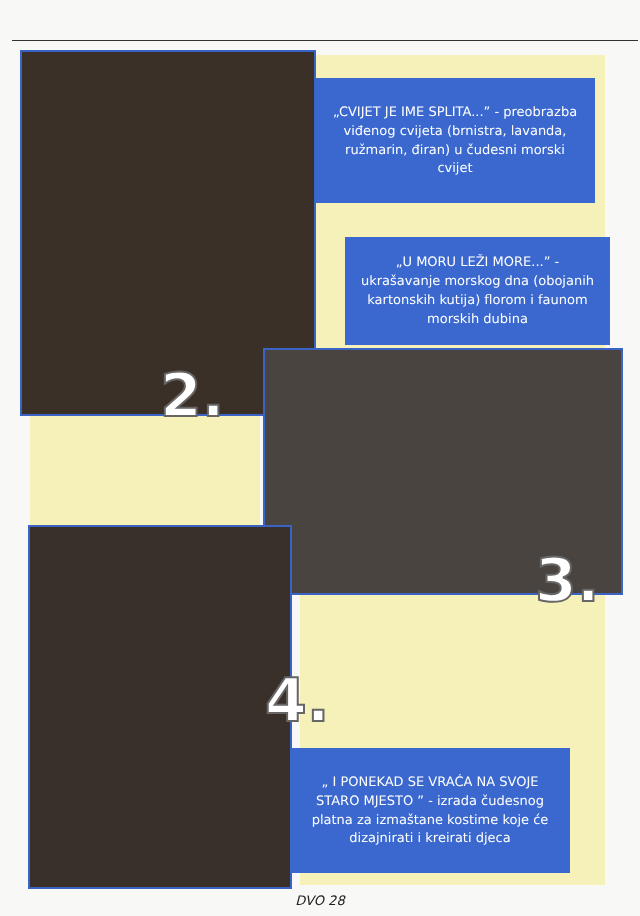„CVIJET JE IME SPLITA...” - preobrazba viđenog cvijeta (brnistra, lavanda, ružmarin, điran) u čudesni morski cvijet
2.
„U MORU LEŽI MORE...” - ukrašavanje morskog dna (obojanih kartonskih kutija) florom i faunom morskih dubina
3.
4.
„ I PONEKAD SE VRAĆA NA SVOJE STARO MJESTO ” - izrada čudesnog platna za izmaštane kostime koje će dizajnirati i kreirati djeca
DVO 28